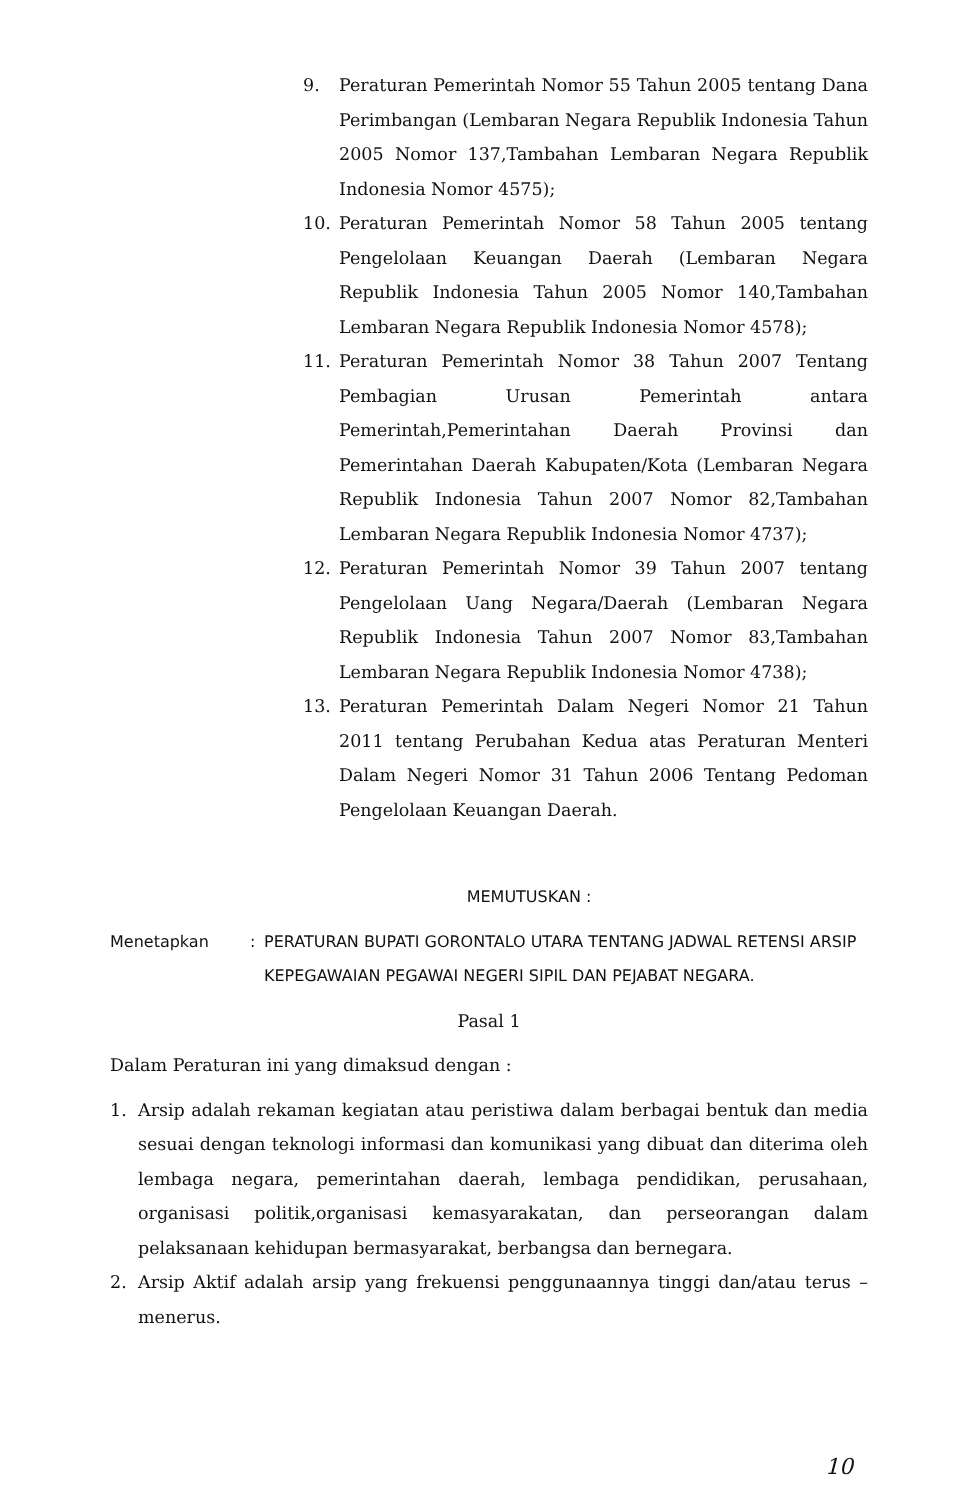9. Peraturan Pemerintah Nomor 55 Tahun 2005 tentang Dana Perimbangan (Lembaran Negara Republik Indonesia Tahun 2005 Nomor 137,Tambahan Lembaran Negara Republik Indonesia Nomor 4575);
10. Peraturan Pemerintah Nomor 58 Tahun 2005 tentang Pengelolaan Keuangan Daerah (Lembaran Negara Republik Indonesia Tahun 2005 Nomor 140,Tambahan Lembaran Negara Republik Indonesia Nomor 4578);
11. Peraturan Pemerintah Nomor 38 Tahun 2007 Tentang Pembagian Urusan Pemerintah antara Pemerintah,Pemerintahan Daerah Provinsi dan Pemerintahan Daerah Kabupaten/Kota (Lembaran Negara Republik Indonesia Tahun 2007 Nomor 82,Tambahan Lembaran Negara Republik Indonesia Nomor 4737);
12. Peraturan Pemerintah Nomor 39 Tahun 2007 tentang Pengelolaan Uang Negara/Daerah (Lembaran Negara Republik Indonesia Tahun 2007 Nomor 83,Tambahan Lembaran Negara Republik Indonesia Nomor 4738);
13. Peraturan Pemerintah Dalam Negeri Nomor 21 Tahun 2011 tentang Perubahan Kedua atas Peraturan Menteri Dalam Negeri Nomor 31 Tahun 2006 Tentang Pedoman Pengelolaan Keuangan Daerah.
MEMUTUSKAN :
Menetapkan: PERATURAN BUPATI GORONTALO UTARA TENTANG JADWAL RETENSI ARSIP KEPEGAWAIAN PEGAWAI NEGERI SIPIL DAN PEJABAT NEGARA.
Pasal 1
Dalam Peraturan ini yang dimaksud dengan :
1. Arsip adalah rekaman kegiatan atau peristiwa dalam berbagai bentuk dan media sesuai dengan teknologi informasi dan komunikasi yang dibuat dan diterima oleh lembaga negara, pemerintahan daerah, lembaga pendidikan, perusahaan, organisasi politik,organisasi kemasyarakatan, dan perseorangan dalam pelaksanaan kehidupan bermasyarakat, berbangsa dan bernegara.
2. Arsip Aktif adalah arsip yang frekuensi penggunaannya tinggi dan/atau terus – menerus.
10